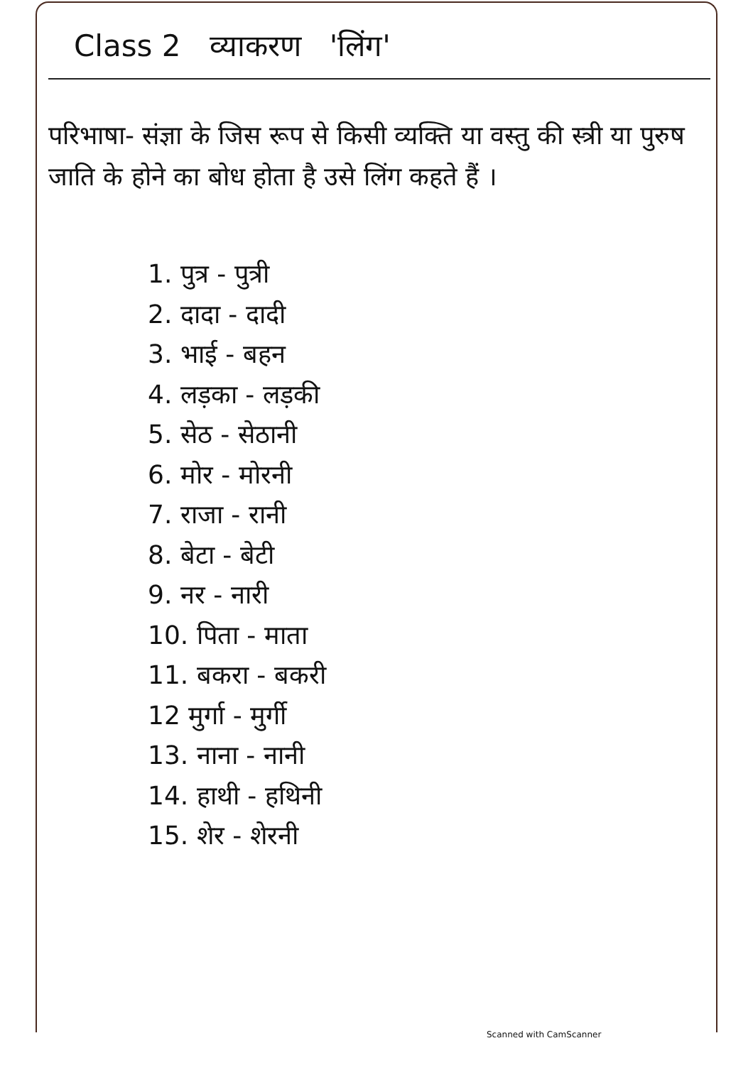Class 2 व्याकरण 'लिंग'
परिभाषा- संज्ञा के जिस रूप से किसी व्यक्ति या वस्तु की स्त्री या पुरुष जाति के होने का बोध होता है उसे लिंग कहते हैं ।
1. पुत्र - पुत्री
2. दादा - दादी
3. भाई - बहन
4. लड़का - लड़की
5. सेठ - सेठानी
6. मोर - मोरनी
7. राजा - रानी
8. बेटा - बेटी
9. नर - नारी
10. पिता - माता
11. बकरा - बकरी
12 मुर्गा - मुर्गी
13. नाना - नानी
14. हाथी - हथिनी
15. शेर - शेरनी
Scanned with CamScanner